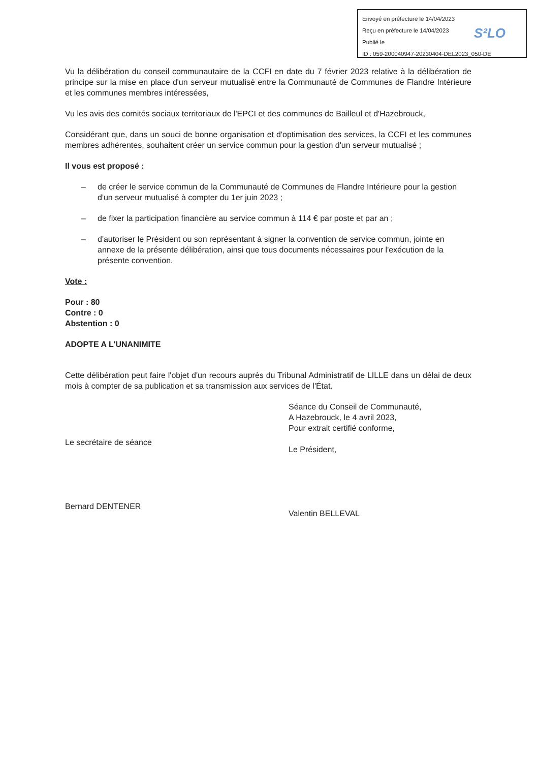Envoyé en préfecture le 14/04/2023
Reçu en préfecture le 14/04/2023
Publié le
ID : 059-200040947-20230404-DEL2023_050-DE
S²LO
Vu la délibération du conseil communautaire de la CCFI en date du 7 février 2023 relative à la délibération de principe sur la mise en place d'un serveur mutualisé entre la Communauté de Communes de Flandre Intérieure et les communes membres intéressées,
Vu les avis des comités sociaux territoriaux de l'EPCI et des communes de Bailleul et d'Hazebrouck,
Considérant que, dans un souci de bonne organisation et d'optimisation des services, la CCFI et les communes membres adhérentes, souhaitent créer un service commun pour la gestion d'un serveur mutualisé ;
Il vous est proposé :
– de créer le service commun de la Communauté de Communes de Flandre Intérieure pour la gestion d'un serveur mutualisé à compter du 1er juin 2023 ;
– de fixer la participation financière au service commun à 114 € par poste et par an ;
– d'autoriser le Président ou son représentant à signer la convention de service commun, jointe en annexe de la présente délibération, ainsi que tous documents nécessaires pour l'exécution de la présente convention.
Vote :
Pour : 80
Contre : 0
Abstention : 0
ADOPTE A L'UNANIMITE
Cette délibération peut faire l'objet d'un recours auprès du Tribunal Administratif de LILLE dans un délai de deux mois à compter de sa publication et sa transmission aux services de l'État.
Le secrétaire de séance
Bernard DENTENER
Séance du Conseil de Communauté,
A Hazebrouck, le 4 avril 2023,
Pour extrait certifié conforme,
Le Président,
Valentin BELLEVAL